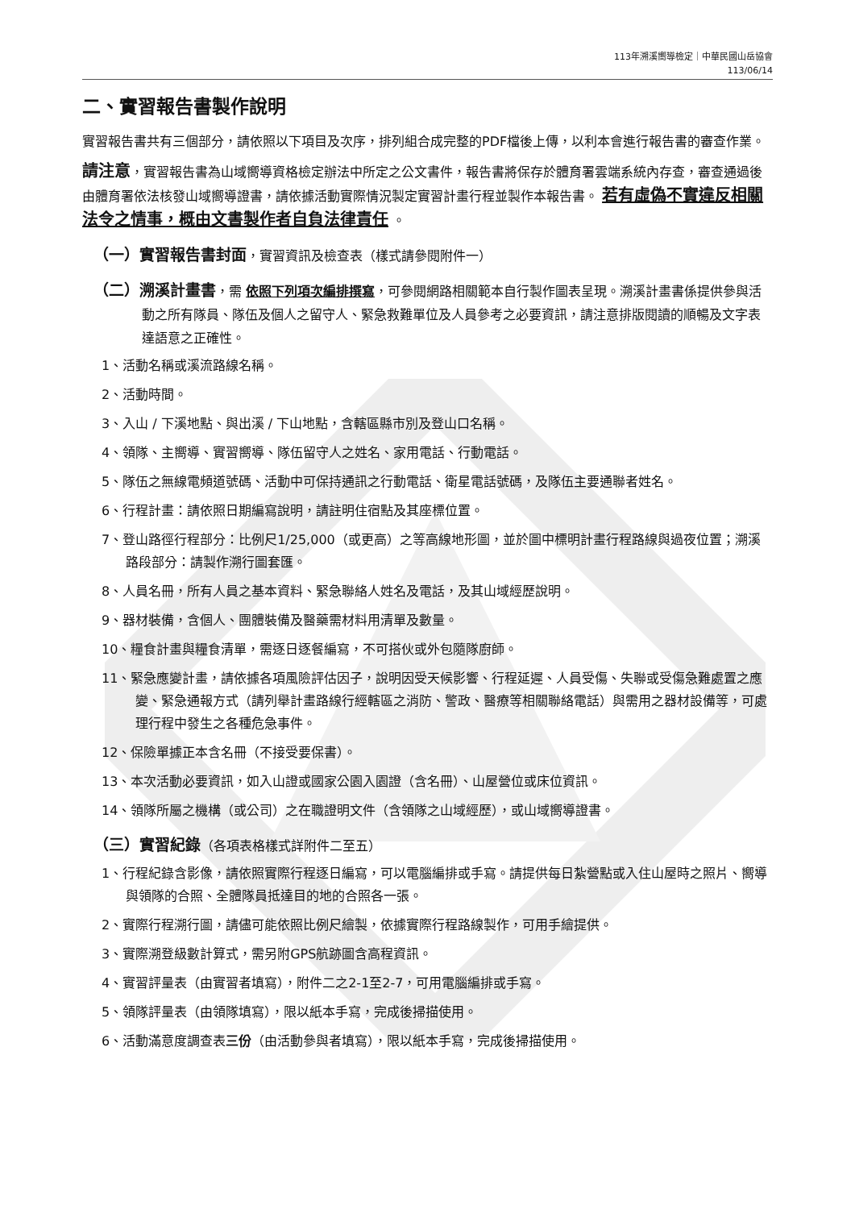113年溯溪嚮導檢定｜中華民國山岳協會
113/06/14
二、實習報告書製作說明
實習報告書共有三個部分，請依照以下項目及次序，排列組合成完整的PDF檔後上傳，以利本會進行報告書的審查作業。
請注意，實習報告書為山域嚮導資格檢定辦法中所定之公文書件，報告書將保存於體育署雲端系統內存查，審查通過後由體育署依法核發山域嚮導證書，請依據活動實際情況製定實習計畫行程並製作本報告書。 若有虛偽不實違反相關法令之情事，概由文書製作者自負法律責任 。
（一）實習報告書封面，實習資訊及檢查表（樣式請參閱附件一）
（二）溯溪計畫書，需 依照下列項次編排撰寫，可參閱網路相關範本自行製作圖表呈現。溯溪計畫書係提供參與活動之所有隊員、隊伍及個人之留守人、緊急救難單位及人員參考之必要資訊，請注意排版閱讀的順暢及文字表達語意之正確性。
1、活動名稱或溪流路線名稱。
2、活動時間。
3、入山 / 下溪地點、與出溪 / 下山地點，含轄區縣市別及登山口名稱。
4、領隊、主嚮導、實習嚮導、隊伍留守人之姓名、家用電話、行動電話。
5、隊伍之無線電頻道號碼、活動中可保持通訊之行動電話、衛星電話號碼，及隊伍主要通聯者姓名。
6、行程計畫：請依照日期編寫說明，請註明住宿點及其座標位置。
7、登山路徑行程部分：比例尺1/25,000（或更高）之等高線地形圖，並於圖中標明計畫行程路線與過夜位置；溯溪路段部分：請製作溯行圖套匯。
8、人員名冊，所有人員之基本資料、緊急聯絡人姓名及電話，及其山域經歷說明。
9、器材裝備，含個人、團體裝備及醫藥需材料用清單及數量。
10、糧食計畫與糧食清單，需逐日逐餐編寫，不可搭伙或外包隨隊廚師。
11、緊急應變計畫，請依據各項風險評估因子，說明因受天候影響、行程延遲、人員受傷、失聯或受傷急難處置之應變、緊急通報方式（請列舉計畫路線行經轄區之消防、警政、醫療等相關聯絡電話）與需用之器材設備等，可處理行程中發生之各種危急事件。
12、保險單據正本含名冊（不接受要保書）。
13、本次活動必要資訊，如入山證或國家公園入園證（含名冊）、山屋營位或床位資訊。
14、領隊所屬之機構（或公司）之在職證明文件（含領隊之山域經歷），或山域嚮導證書。
（三）實習紀錄（各項表格樣式詳附件二至五）
1、行程紀錄含影像，請依照實際行程逐日編寫，可以電腦編排或手寫。請提供每日紮營點或入住山屋時之照片、嚮導與領隊的合照、全體隊員抵達目的地的合照各一張。
2、實際行程溯行圖，請儘可能依照比例尺繪製，依據實際行程路線製作，可用手繪提供。
3、實際溯登級數計算式，需另附GPS航跡圖含高程資訊。
4、實習評量表（由實習者填寫），附件二之2-1至2-7，可用電腦編排或手寫。
5、領隊評量表（由領隊填寫），限以紙本手寫，完成後掃描使用。
6、活動滿意度調查表三份（由活動參與者填寫），限以紙本手寫，完成後掃描使用。